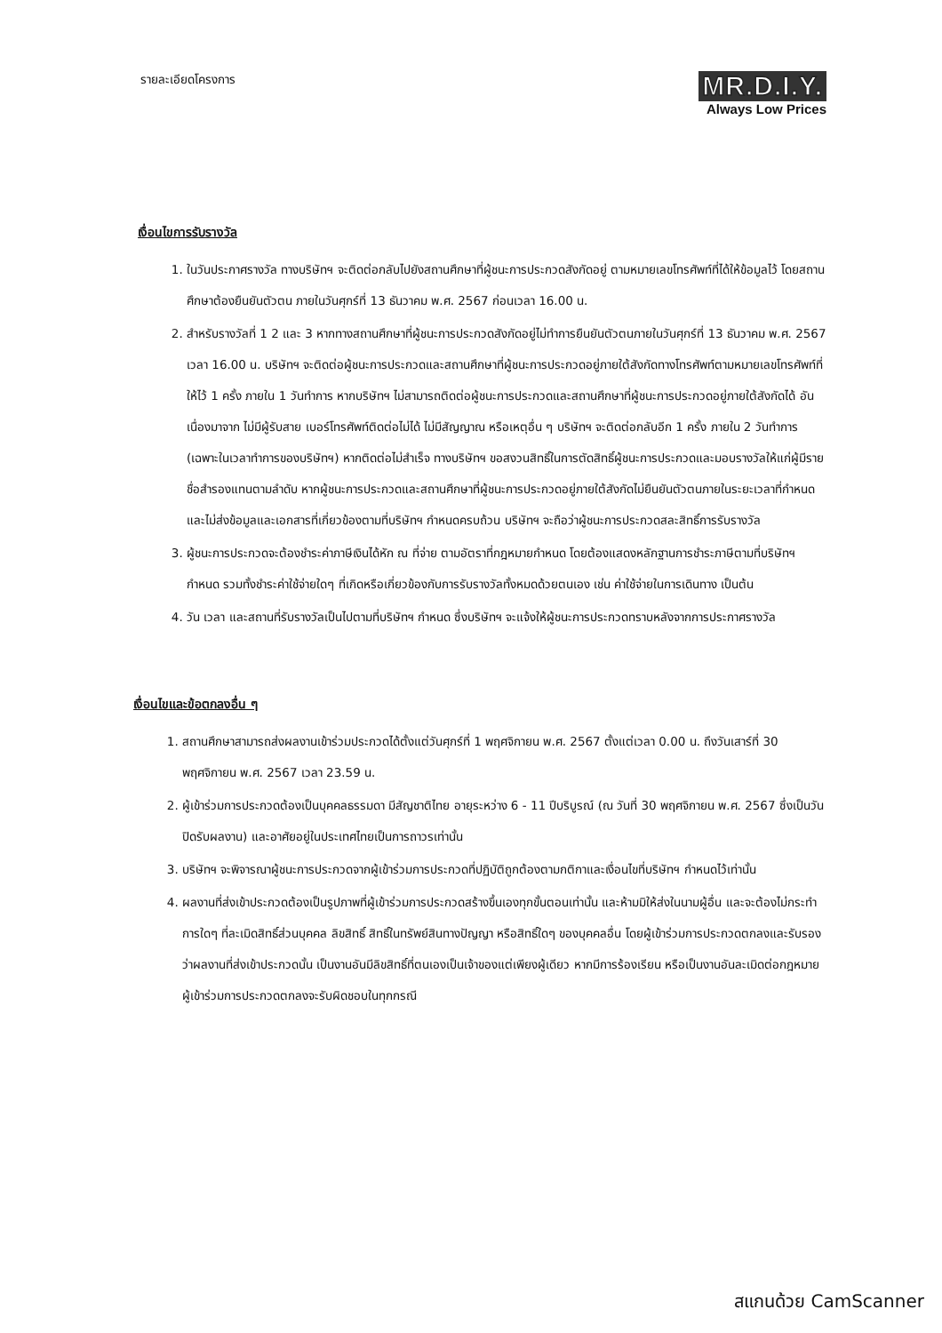รายละเอียดโครงการ
MR.D.I.Y.
Always Low Prices
เงื่อนไขการรับรางวัล
1. ในวันประกาศรางวัล ทางบริษัทฯ จะติดต่อกลับไปยังสถานศึกษาที่ผู้ชนะการประกวดสังกัดอยู่ ตามหมายเลขโทรศัพท์ที่ได้ให้ข้อมูลไว้ โดยสถานศึกษาต้องยืนยันตัวตน ภายในวันศุกร์ที่ 13 ธันวาคม พ.ศ. 2567 ก่อนเวลา 16.00 น.
2. สำหรับรางวัลที่ 1 2 และ 3 หากทางสถานศึกษาที่ผู้ชนะการประกวดสังกัดอยู่ไม่ทำการยืนยันตัวตนภายในวันศุกร์ที่ 13 ธันวาคม พ.ศ. 2567 เวลา 16.00 น. บริษัทฯ จะติดต่อผู้ชนะการประกวดและสถานศึกษาที่ผู้ชนะการประกวดอยู่ภายใต้สังกัดทางโทรศัพท์ตามหมายเลขโทรศัพท์ที่ให้ไว้ 1 ครั้ง ภายใน 1 วันทำการ หากบริษัทฯ ไม่สามารถติดต่อผู้ชนะการประกวดและสถานศึกษาที่ผู้ชนะการประกวดอยู่ภายใต้สังกัดได้ อันเนื่องมาจาก ไม่มีผู้รับสาย เบอร์โทรศัพท์ติดต่อไม่ได้ ไม่มีสัญญาณ หรือเหตุอื่น ๆ บริษัทฯ จะติดต่อกลับอีก 1 ครั้ง ภายใน 2 วันทำการ (เฉพาะในเวลาทำการของบริษัทฯ) หากติดต่อไม่สำเร็จ ทางบริษัทฯ ขอสงวนสิทธิ์ในการตัดสิทธิ์ผู้ชนะการประกวดและมอบรางวัลให้แก่ผู้มีรายชื่อสำรองแทนตามลำดับ หากผู้ชนะการประกวดและสถานศึกษาที่ผู้ชนะการประกวดอยู่ภายใต้สังกัดไม่ยืนยันตัวตนภายในระยะเวลาที่กำหนด และไม่ส่งข้อมูลและเอกสารที่เกี่ยวข้องตามที่บริษัทฯ กำหนดครบถ้วน บริษัทฯ จะถือว่าผู้ชนะการประกวดสละสิทธิ์การรับรางวัล
3. ผู้ชนะการประกวดจะต้องชำระค่าภาษีเงินได้หัก ณ ที่จ่าย ตามอัตราที่กฎหมายกำหนด โดยต้องแสดงหลักฐานการชำระภาษีตามที่บริษัทฯ กำหนด รวมทั้งชำระค่าใช้จ่ายใดๆ ที่เกิดหรือเกี่ยวข้องกับการรับรางวัลทั้งหมดด้วยตนเอง เช่น ค่าใช้จ่ายในการเดินทาง เป็นต้น
4. วัน เวลา และสถานที่รับรางวัลเป็นไปตามที่บริษัทฯ กำหนด ซึ่งบริษัทฯ จะแจ้งให้ผู้ชนะการประกวดทราบหลังจากการประกาศรางวัล
เงื่อนไขและข้อตกลงอื่น ๆ
1. สถานศึกษาสามารถส่งผลงานเข้าร่วมประกวดได้ตั้งแต่วันศุกร์ที่ 1 พฤศจิกายน พ.ศ. 2567 ตั้งแต่เวลา 0.00 น. ถึงวันเสาร์ที่ 30 พฤศจิกายน พ.ศ. 2567 เวลา 23.59 น.
2. ผู้เข้าร่วมการประกวดต้องเป็นบุคคลธรรมดา มีสัญชาติไทย อายุระหว่าง 6 - 11 ปีบริบูรณ์ (ณ วันที่ 30 พฤศจิกายน พ.ศ. 2567 ซึ่งเป็นวันปิดรับผลงาน) และอาศัยอยู่ในประเทศไทยเป็นการถาวรเท่านั้น
3. บริษัทฯ จะพิจารณาผู้ชนะการประกวดจากผู้เข้าร่วมการประกวดที่ปฏิบัติถูกต้องตามกติกาและเงื่อนไขที่บริษัทฯ กำหนดไว้เท่านั้น
4. ผลงานที่ส่งเข้าประกวดต้องเป็นรูปภาพที่ผู้เข้าร่วมการประกวดสร้างขึ้นเองทุกขั้นตอนเท่านั้น และห้ามมิให้ส่งในนามผู้อื่น และจะต้องไม่กระทำการใดๆ ที่ละเมิดสิทธิ์ส่วนบุคคล ลิขสิทธิ์ สิทธิ์ในทรัพย์สินทางปัญญา หรือสิทธิ์ใดๆ ของบุคคลอื่น โดยผู้เข้าร่วมการประกวดตกลงและรับรองว่าผลงานที่ส่งเข้าประกวดนั้น เป็นงานอันมีลิขสิทธิ์ที่ตนเองเป็นเจ้าของแต่เพียงผู้เดียว หากมีการร้องเรียน หรือเป็นงานอันละเมิดต่อกฎหมาย ผู้เข้าร่วมการประกวดตกลงจะรับผิดชอบในทุกกรณี
สแกนด้วย CamScanner